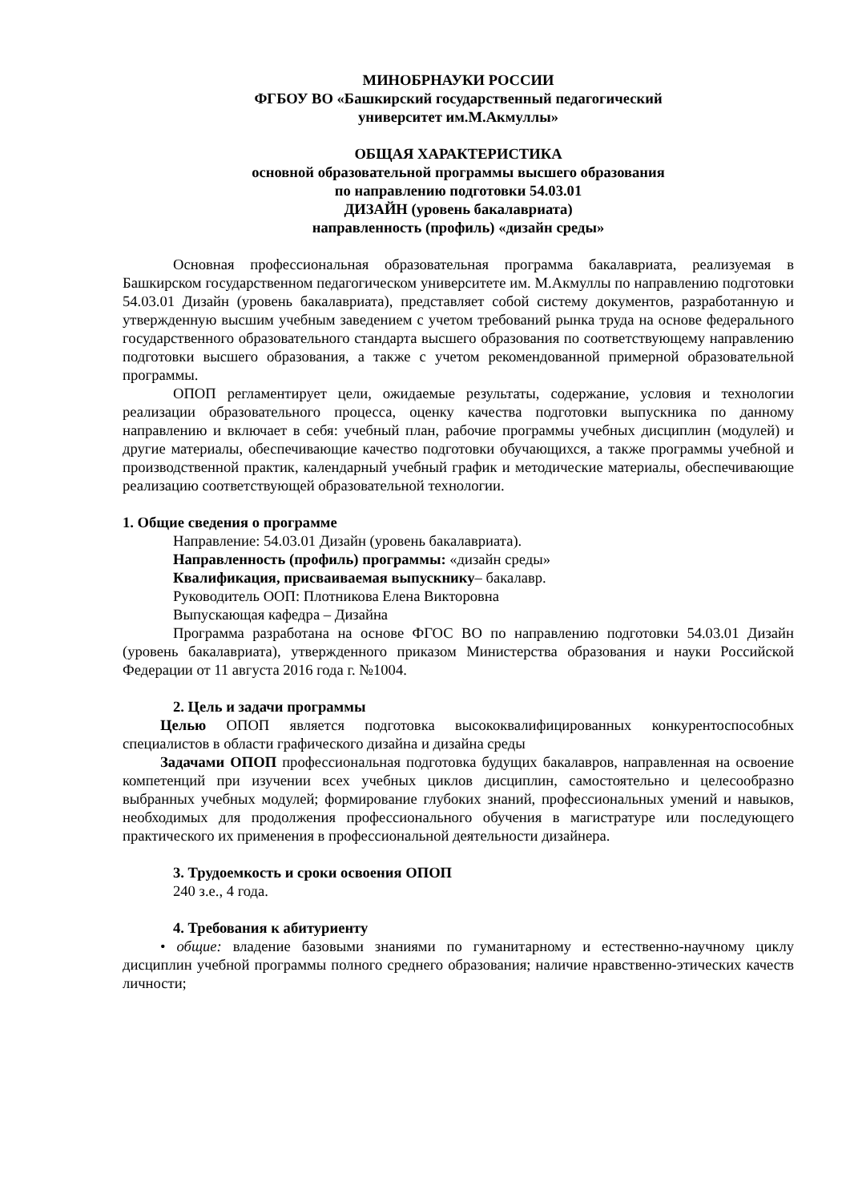МИНОБРНАУКИ РОССИИ
ФГБОУ ВО «Башкирский государственный педагогический
университет им.М.Акмуллы»
ОБЩАЯ ХАРАКТЕРИСТИКА
основной образовательной программы высшего образования
по направлению подготовки 54.03.01
ДИЗАЙН (уровень бакалавриата)
направленность (профиль) «дизайн среды»
Основная профессиональная образовательная программа бакалавриата, реализуемая в Башкирском государственном педагогическом университете им. М.Акмуллы по направлению подготовки 54.03.01 Дизайн (уровень бакалавриата), представляет собой систему документов, разработанную и утвержденную высшим учебным заведением с учетом требований рынка труда на основе федерального государственного образовательного стандарта высшего образования по соответствующему направлению подготовки высшего образования, а также с учетом рекомендованной примерной образовательной программы.
ОПОП регламентирует цели, ожидаемые результаты, содержание, условия и технологии реализации образовательного процесса, оценку качества подготовки выпускника по данному направлению и включает в себя: учебный план, рабочие программы учебных дисциплин (модулей) и другие материалы, обеспечивающие качество подготовки обучающихся, а также программы учебной и производственной практик, календарный учебный график и методические материалы, обеспечивающие реализацию соответствующей образовательной технологии.
1. Общие сведения о программе
Направление: 54.03.01 Дизайн (уровень бакалавриата).
Направленность (профиль) программы: «дизайн среды»
Квалификация, присваиваемая выпускнику– бакалавр.
Руководитель ООП: Плотникова Елена Викторовна
Выпускающая кафедра – Дизайна
Программа разработана на основе ФГОС ВО по направлению подготовки 54.03.01 Дизайн (уровень бакалавриата), утвержденного приказом Министерства образования и науки Российской Федерации от 11 августа 2016 года г. №1004.
2. Цель и задачи программы
Целью ОПОП является подготовка высококвалифицированных конкурентоспособных специалистов в области графического дизайна и дизайна среды
Задачами ОПОП профессиональная подготовка будущих бакалавров, направленная на освоение компетенций при изучении всех учебных циклов дисциплин, самостоятельно и целесообразно выбранных учебных модулей; формирование глубоких знаний, профессиональных умений и навыков, необходимых для продолжения профессионального обучения в магистратуре или последующего практического их применения в профессиональной деятельности дизайнера.
3. Трудоемкость и сроки освоения ОПОП
240 з.е., 4 года.
4. Требования к абитуриенту
• общие: владение базовыми знаниями по гуманитарному и естественно-научному циклу дисциплин учебной программы полного среднего образования; наличие нравственно-этических качеств личности;